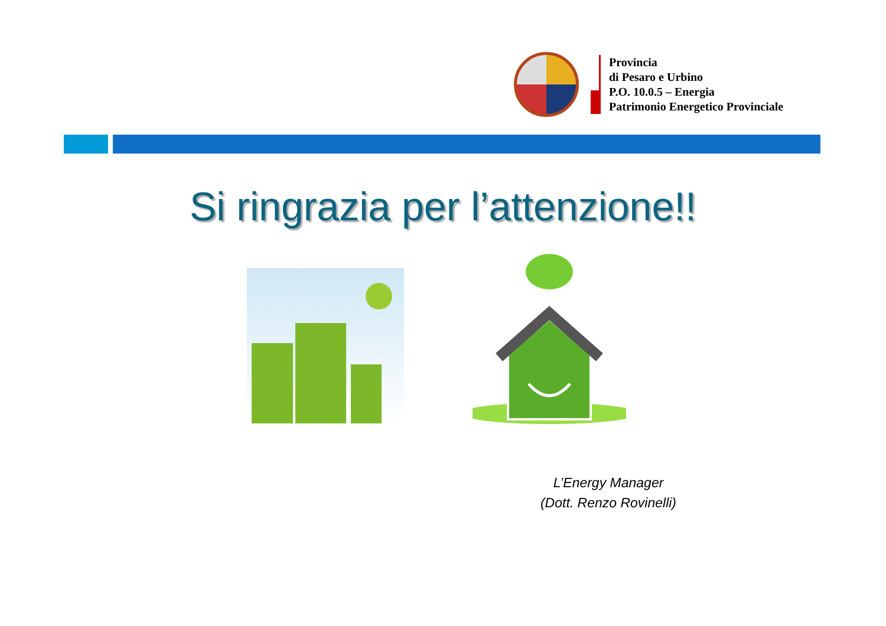Provincia
di Pesaro e Urbino
P.O. 10.0.5 – Energia
Patrimonio Energetico Provinciale
Si ringrazia per l’attenzione!!
L’Energy Manager
(Dott. Renzo Rovinelli)